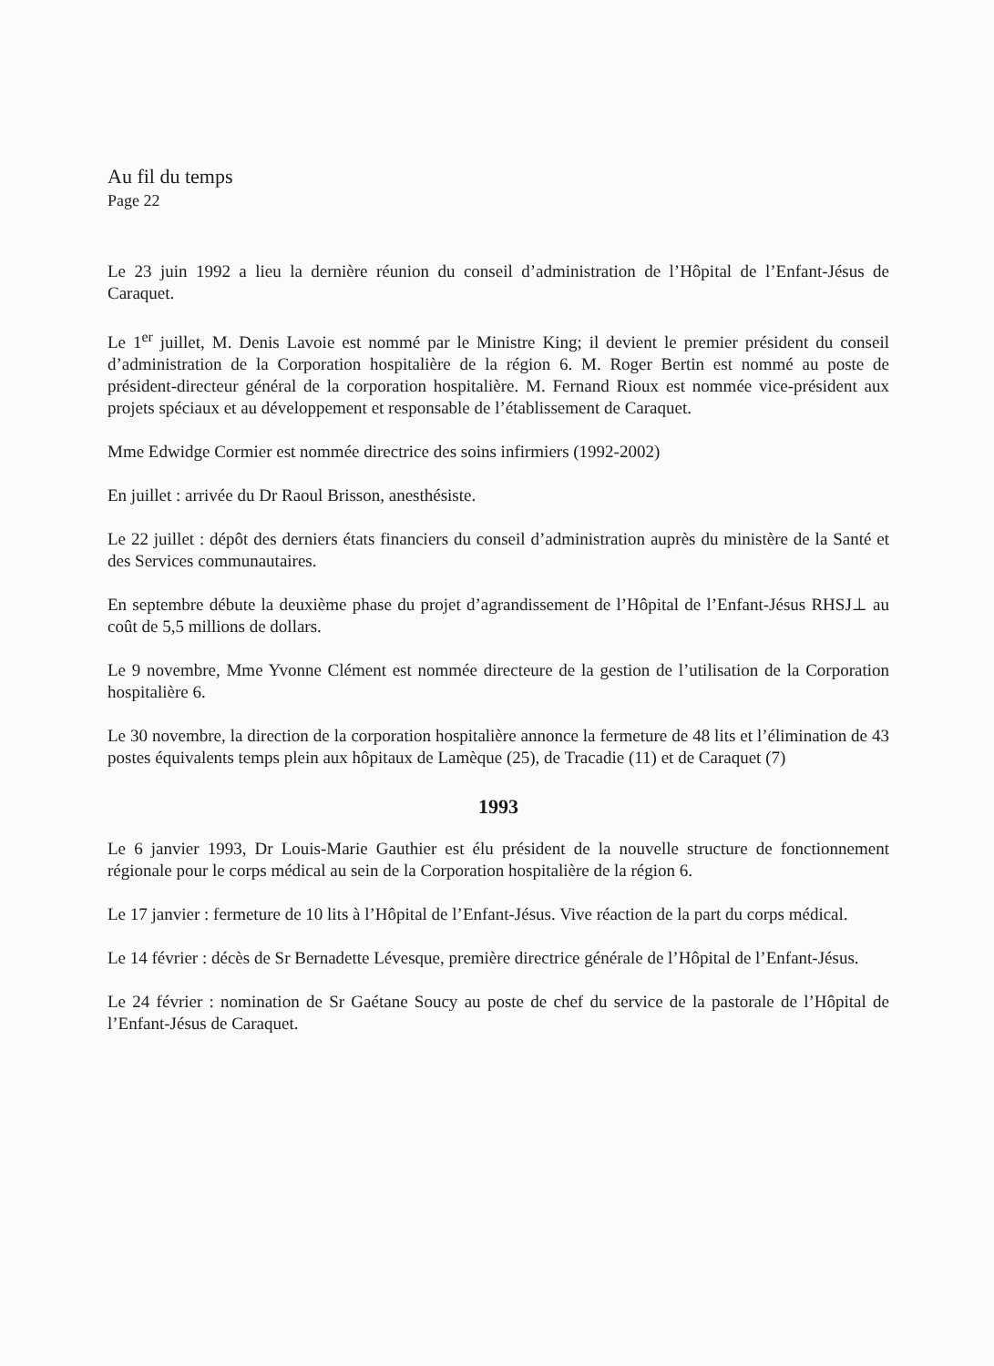Au fil du temps
Page 22
Le 23 juin 1992 a lieu la dernière réunion du conseil d’administration de l’Hôpital de l’Enfant-Jésus de Caraquet.
Le 1<sup>er</sup> juillet, M. Denis Lavoie est nommé par le Ministre King; il devient le premier président du conseil d’administration de la Corporation hospitalière de la région 6. M. Roger Bertin est nommé au poste de président-directeur général de la corporation hospitalière. M. Fernand Rioux est nommée vice-président aux projets spéciaux et au développement et responsable de l’établissement de Caraquet.
Mme Edwidge Cormier est nommée directrice des soins infirmiers (1992-2002)
En juillet : arrivée du Dr Raoul Brisson, anesthésiste.
Le 22 juillet : dépôt des derniers états financiers du conseil d’administration auprès du ministère de la Santé et des Services communautaires.
En septembre débute la deuxième phase du projet d’agrandissement de l’Hôpital de l’Enfant-Jésus RHSJ⊥ au coût de 5,5 millions de dollars.
Le 9 novembre, Mme Yvonne Clément est nommée directeure de la gestion de l’utilisation de la Corporation hospitalière 6.
Le 30 novembre, la direction de la corporation hospitalière annonce la fermeture de 48 lits et l’élimination de 43 postes équivalents temps plein aux hôpitaux de Lamèque (25), de Tracadie (11) et de Caraquet (7)
1993
Le 6 janvier 1993, Dr Louis-Marie Gauthier est élu président de la nouvelle structure de fonctionnement régionale pour le corps médical au sein de la Corporation hospitalière de la région 6.
Le 17 janvier : fermeture de 10 lits à l’Hôpital de l’Enfant-Jésus. Vive réaction de la part du corps médical.
Le 14 février : décès de Sr Bernadette Lévesque, première directrice générale de l’Hôpital de l’Enfant-Jésus.
Le 24 février : nomination de Sr Gaétane Soucy au poste de chef du service de la pastorale de l’Hôpital de l’Enfant-Jésus de Caraquet.